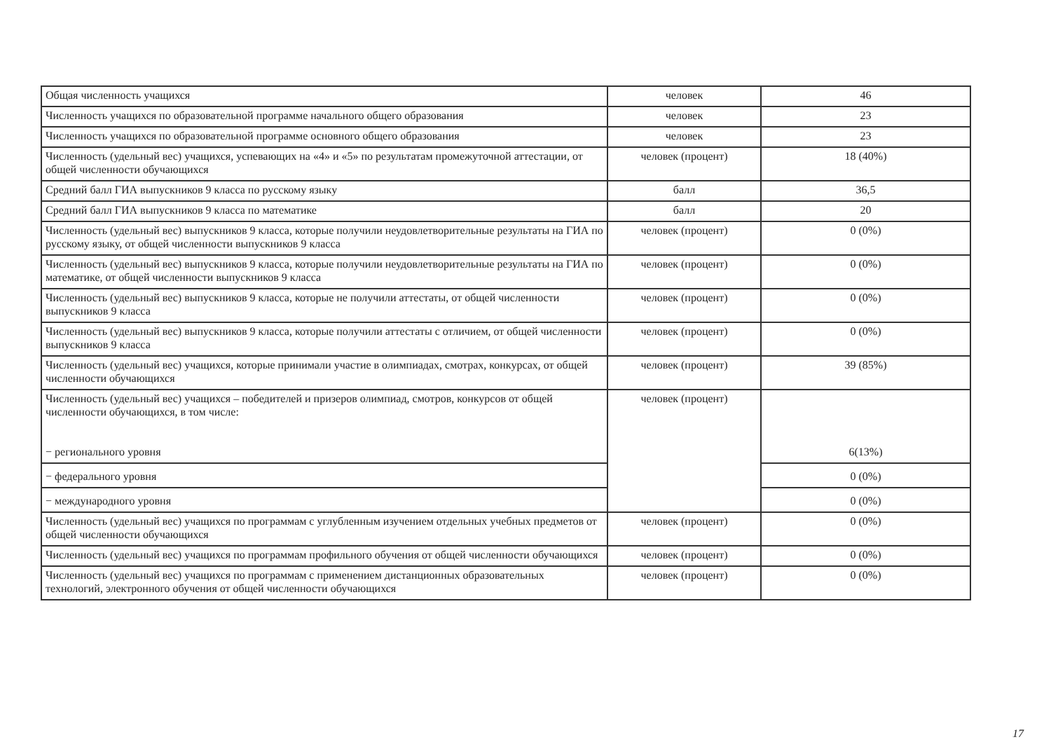| Общая численность учащихся | человек | 46 |
| Численность учащихся по образовательной программе начального общего образования | человек | 23 |
| Численность учащихся по образовательной программе основного общего образования | человек | 23 |
| Численность (удельный вес) учащихся, успевающих на «4» и «5» по результатам промежуточной аттестации, от общей численности обучающихся | человек (процент) | 18 (40%) |
| Средний балл ГИА выпускников 9 класса по русскому языку | балл | 36,5 |
| Средний балл ГИА выпускников 9 класса по математике | балл | 20 |
| Численность (удельный вес) выпускников 9 класса, которые получили неудовлетворительные результаты на ГИА по русскому языку, от общей численности выпускников 9 класса | человек (процент) | 0 (0%) |
| Численность (удельный вес) выпускников 9 класса, которые получили неудовлетворительные результаты на ГИА по математике, от общей численности выпускников 9 класса | человек (процент) | 0 (0%) |
| Численность (удельный вес) выпускников 9 класса, которые не получили аттестаты, от общей численности выпускников 9 класса | человек (процент) | 0 (0%) |
| Численность (удельный вес) выпускников 9 класса, которые получили аттестаты с отличием, от общей численности выпускников 9 класса | человек (процент) | 0 (0%) |
| Численность (удельный вес) учащихся, которые принимали участие в олимпиадах, смотрах, конкурсах, от общей численности обучающихся | человек (процент) | 39 (85%) |
| Численность (удельный вес) учащихся – победителей и призеров олимпиад, смотров, конкурсов от общей численности обучающихся, в том числе: − регионального уровня | человек (процент) | 6(13%) |
| − федерального уровня | | 0 (0%) |
| − международного уровня | | 0 (0%) |
| Численность (удельный вес) учащихся по программам с углубленным изучением отдельных учебных предметов от общей численности обучающихся | человек (процент) | 0 (0%) |
| Численность (удельный вес) учащихся по программам профильного обучения от общей численности обучающихся | человек (процент) | 0 (0%) |
| Численность (удельный вес) учащихся по программам с применением дистанционных образовательных технологий, электронного обучения от общей численности обучающихся | человек (процент) | 0 (0%) |
17